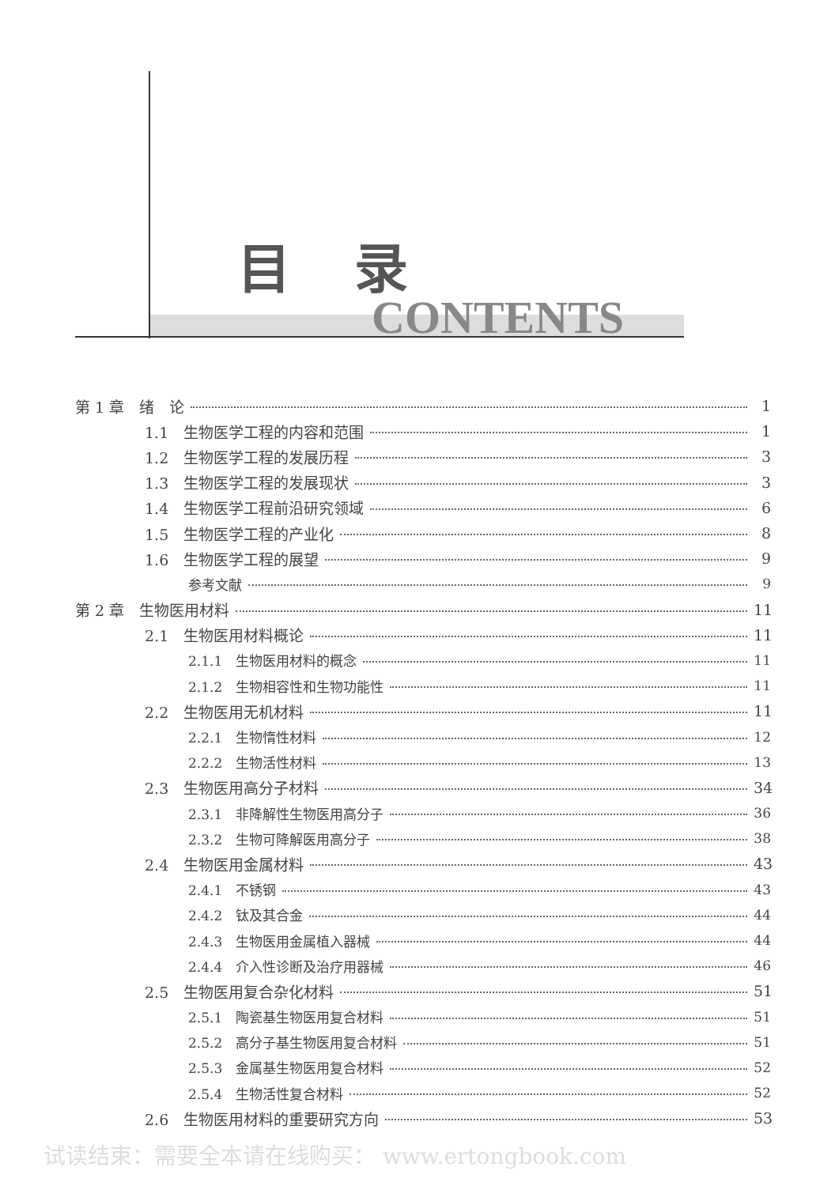目录
CONTENTS
第 1 章　绪　论 1
1.1　生物医学工程的内容和范围 1
1.2　生物医学工程的发展历程 3
1.3　生物医学工程的发展现状 3
1.4　生物医学工程前沿研究领域 6
1.5　生物医学工程的产业化 8
1.6　生物医学工程的展望 9
参考文献 9
第 2 章　生物医用材料 11
2.1　生物医用材料概论 11
2.1.1　生物医用材料的概念 11
2.1.2　生物相容性和生物功能性 11
2.2　生物医用无机材料 11
2.2.1　生物惰性材料 12
2.2.2　生物活性材料 13
2.3　生物医用高分子材料 34
2.3.1　非降解性生物医用高分子 36
2.3.2　生物可降解医用高分子 38
2.4　生物医用金属材料 43
2.4.1　不锈钢 43
2.4.2　钛及其合金 44
2.4.3　生物医用金属植入器械 44
2.4.4　介入性诊断及治疗用器械 46
2.5　生物医用复合杂化材料 51
2.5.1　陶瓷基生物医用复合材料 51
2.5.2　高分子基生物医用复合材料 51
2.5.3　金属基生物医用复合材料 52
2.5.4　生物活性复合材料 52
2.6　生物医用材料的重要研究方向 53
试读结束：需要全本请在线购买： www.ertongbook.com